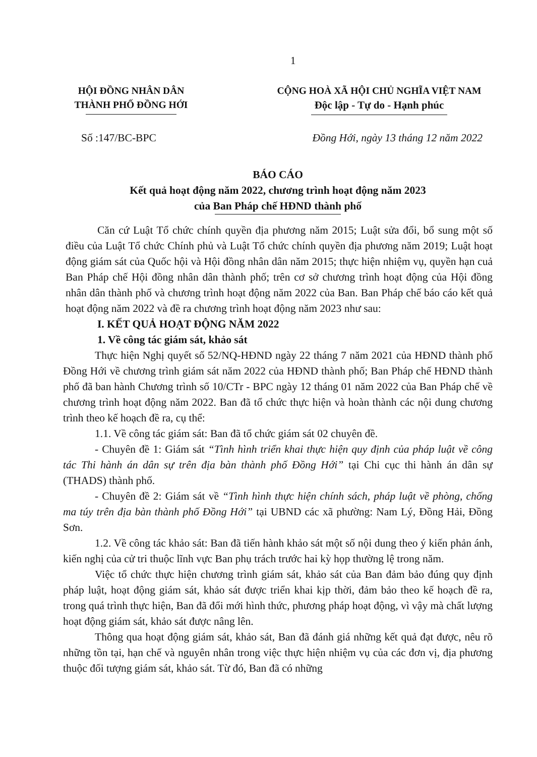1
HỘI ĐỒNG NHÂN DÂN
THÀNH PHỐ ĐỒNG HỚI
CỘNG HOÀ XÃ HỘI CHỦ NGHĨA VIỆT NAM
Độc lập - Tự do - Hạnh phúc
Số :147/BC-BPC Đồng Hới, ngày 13 tháng 12 năm 2022
BÁO CÁO
Kết quả hoạt động năm 2022, chương trình hoạt động năm 2023
của Ban Pháp chế HĐND thành phố
Căn cứ Luật Tổ chức chính quyền địa phương năm 2015; Luật sửa đổi, bổ sung một số điều của Luật Tổ chức Chính phủ và Luật Tổ chức chính quyền địa phương năm 2019; Luật hoạt động giám sát của Quốc hội và Hội đồng nhân dân năm 2015; thực hiện nhiệm vụ, quyền hạn cuả Ban Pháp chế Hội đồng nhân dân thành phố; trên cơ sở chương trình hoạt động của Hội đồng nhân dân thành phố và chương trình hoạt động năm 2022 của Ban. Ban Pháp chế báo cáo kết quả hoạt động năm 2022 và đề ra chương trình hoạt động năm 2023 như sau:
I. KẾT QUẢ HOẠT ĐỘNG NĂM 2022
1. Về công tác giám sát, khảo sát
Thực hiện Nghị quyết số 52/NQ-HĐND ngày 22 tháng 7 năm 2021 của HĐND thành phố Đồng Hới về chương trình giám sát năm 2022 của HĐND thành phố; Ban Pháp chế HĐND thành phố đã ban hành Chương trình số 10/CTr - BPC ngày 12 tháng 01 năm 2022 của Ban Pháp chế về chương trình hoạt động năm 2022. Ban đã tổ chức thực hiện và hoàn thành các nội dung chương trình theo kế hoạch đề ra, cụ thể:
1.1. Về công tác giám sát: Ban đã tổ chức giám sát 02 chuyên đề.
- Chuyên đề 1: Giám sát “Tình hình triển khai thực hiện quy định của pháp luật về công tác Thi hành án dân sự trên địa bàn thành phố Đồng Hới” tại Chi cục thi hành án dân sự (THADS) thành phố.
- Chuyên đề 2: Giám sát về “Tình hình thực hiện chính sách, pháp luật về phòng, chống ma túy trên địa bàn thành phố Đồng Hới” tại UBND các xã phường: Nam Lý, Đồng Hải, Đồng Sơn.
1.2. Về công tác khảo sát: Ban đã tiến hành khảo sát một số nội dung theo ý kiến phản ánh, kiến nghị của cử tri thuộc lĩnh vực Ban phụ trách trước hai kỳ họp thường lệ trong năm.
Việc tổ chức thực hiện chương trình giám sát, khảo sát của Ban đảm bảo đúng quy định pháp luật, hoạt động giám sát, khảo sát được triển khai kịp thời, đảm bảo theo kế hoạch đề ra, trong quá trình thực hiện, Ban đã đổi mới hình thức, phương pháp hoạt động, vì vậy mà chất lượng hoạt động giám sát, khảo sát được nâng lên.
Thông qua hoạt động giám sát, khảo sát, Ban đã đánh giá những kết quả đạt được, nêu rõ những tồn tại, hạn chế và nguyên nhân trong việc thực hiện nhiệm vụ của các đơn vị, địa phương thuộc đối tượng giám sát, khảo sát. Từ đó, Ban đã có những